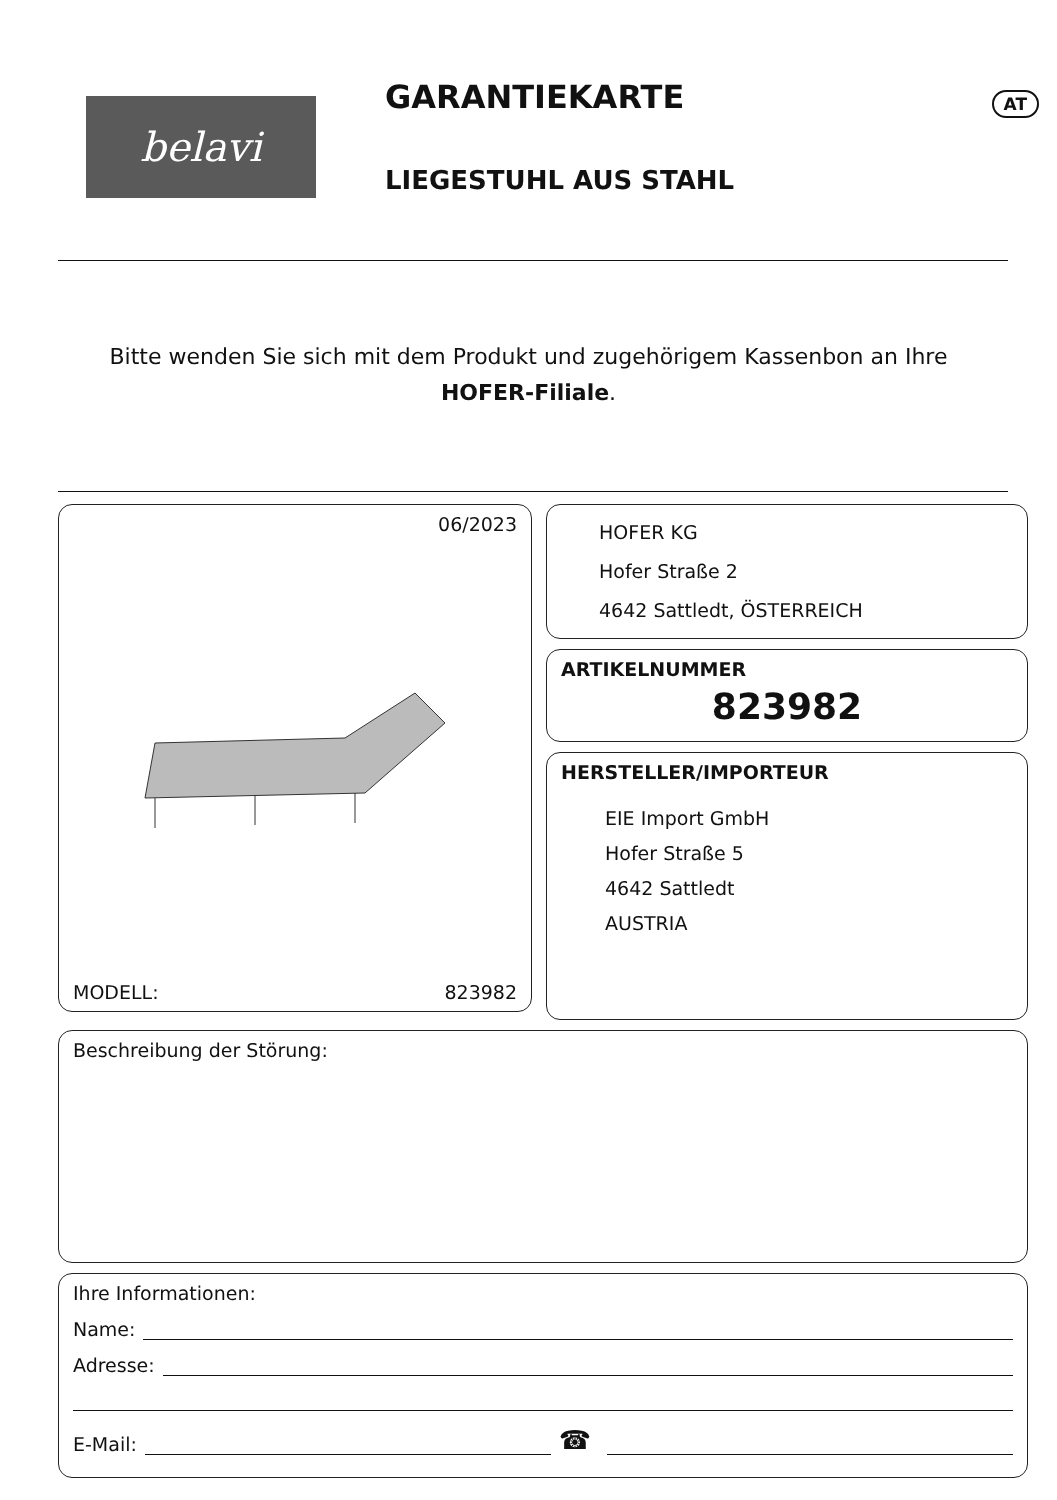belavi GARANTIEKARTE AT
LIEGESTUHL AUS STAHL
Bitte wenden Sie sich mit dem Produkt und zugehörigem Kassenbon an Ihre
HOFER-Filiale.
06/2023
MODELL: 823982
HOFER KG
Hofer Straße 2
4642 Sattledt, ÖSTERREICH
ARTIKELNUMMER
823982
HERSTELLER/IMPORTEUR
EIE Import GmbH
Hofer Straße 5
4642 Sattledt
AUSTRIA
Beschreibung der Störung:
Ihre Informationen:
Name:
Adresse:
E-Mail: ☎